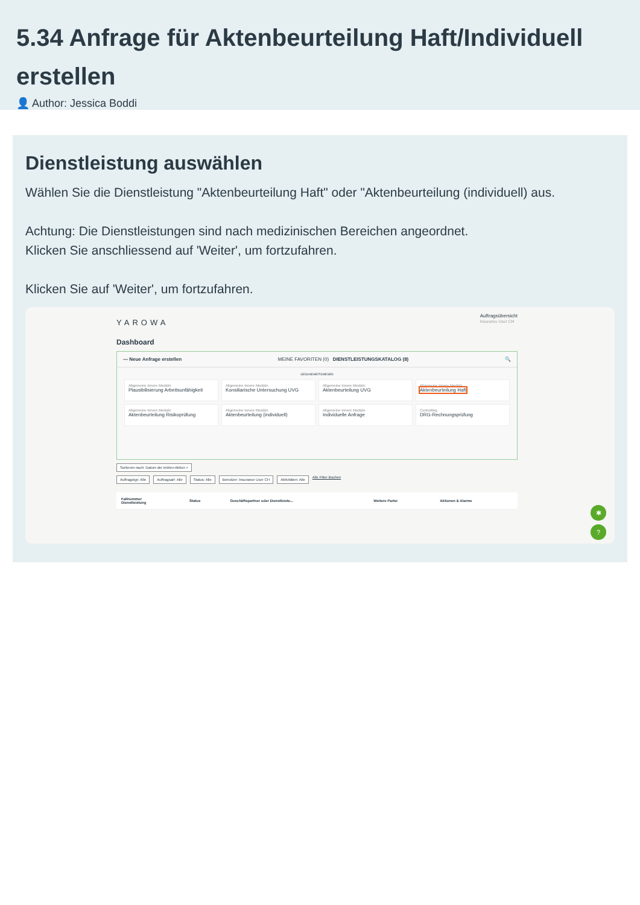5.34 Anfrage für Aktenbeurteilung Haft/Individuell erstellen
👤 Author: Jessica Boddi
Dienstleistung auswählen
Wählen Sie die Dienstleistung "Aktenbeurteilung Haft" oder "Aktenbeurteilung (individuell) aus.
Achtung: Die Dienstleistungen sind nach medizinischen Bereichen angeordnet.
Klicken Sie anschliessend auf 'Weiter', um fortzufahren.
Klicken Sie auf 'Weiter', um fortzufahren.
YAROWA
Auftragsübersicht
Insurance User CH
Dashboard
— Neue Anfrage erstellen MEINE FAVORITEN (0) DIENSTLEISTUNGSKATALOG (8) 🔍
GESUNDHEITSWESEN
Allgemeine Innere Medizin
Plausibilisierung Arbeitsunfähigkeit
Allgemeine Innere Medizin
Konsiliarische Untersuchung UVG
Allgemeine Innere Medizin
Aktenbeurteilung UVG
Allgemeine Innere Medizin
Aktenbeurteilung Haft
Allgemeine Innere Medizin
Aktenbeurteilung Risikoprüfung
Allgemeine Innere Medizin
Aktenbeurteilung (individuell)
Allgemeine Innere Medizin
Individuelle Anfrage
Controlling
DRG-Rechnungsprüfung
Sortieren nach: Datum der letzten Aktion ×
Auftragstyp: Alle Auftragsart: Alle Status: Alle Benutzer: Insurance User CH Aktivitäten: Alle Alle Filter löschen
| Fallnummer Dienstleistung | Status | Geschäftspartner oder Dienstleiste... | Weitere Partei | Aktionen & Alarme |
| --- | --- | --- | --- | --- |
✱
?